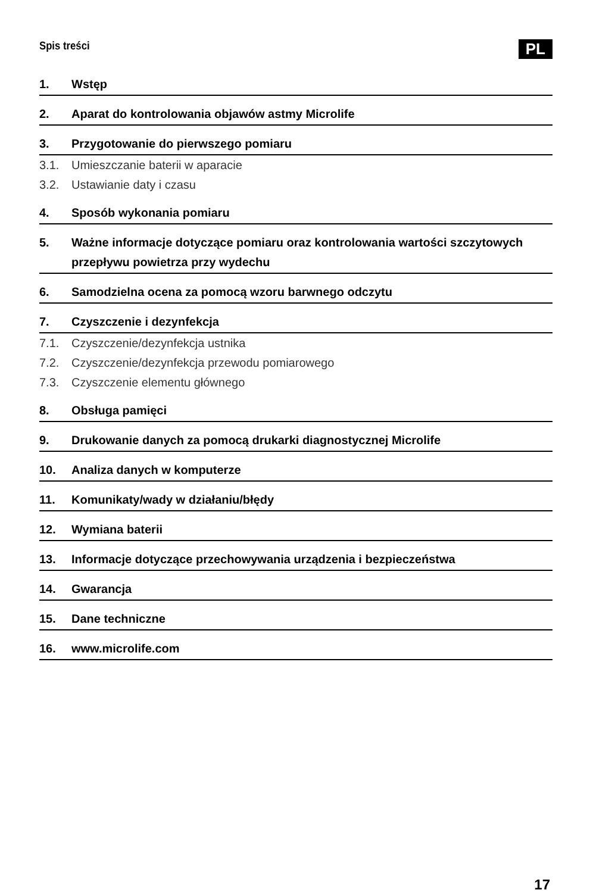Spis treści
PL
1. Wstęp
2. Aparat do kontrolowania objawów astmy Microlife
3. Przygotowanie do pierwszego pomiaru
3.1. Umieszczanie baterii w aparacie
3.2. Ustawianie daty i czasu
4. Sposób wykonania pomiaru
5. Ważne informacje dotyczące pomiaru oraz kontrolowania wartości szczytowych przepływu powietrza przy wydechu
6. Samodzielna ocena za pomocą wzoru barwnego odczytu
7. Czyszczenie i dezynfekcja
7.1. Czyszczenie/dezynfekcja ustnika
7.2. Czyszczenie/dezynfekcja przewodu pomiarowego
7.3. Czyszczenie elementu głównego
8. Obsługa pamięci
9. Drukowanie danych za pomocą drukarki diagnostycznej Microlife
10. Analiza danych w komputerze
11. Komunikaty/wady w działaniu/błędy
12. Wymiana baterii
13. Informacje dotyczące przechowywania urządzenia i bezpieczeństwa
14. Gwarancja
15. Dane techniczne
16. www.microlife.com
17